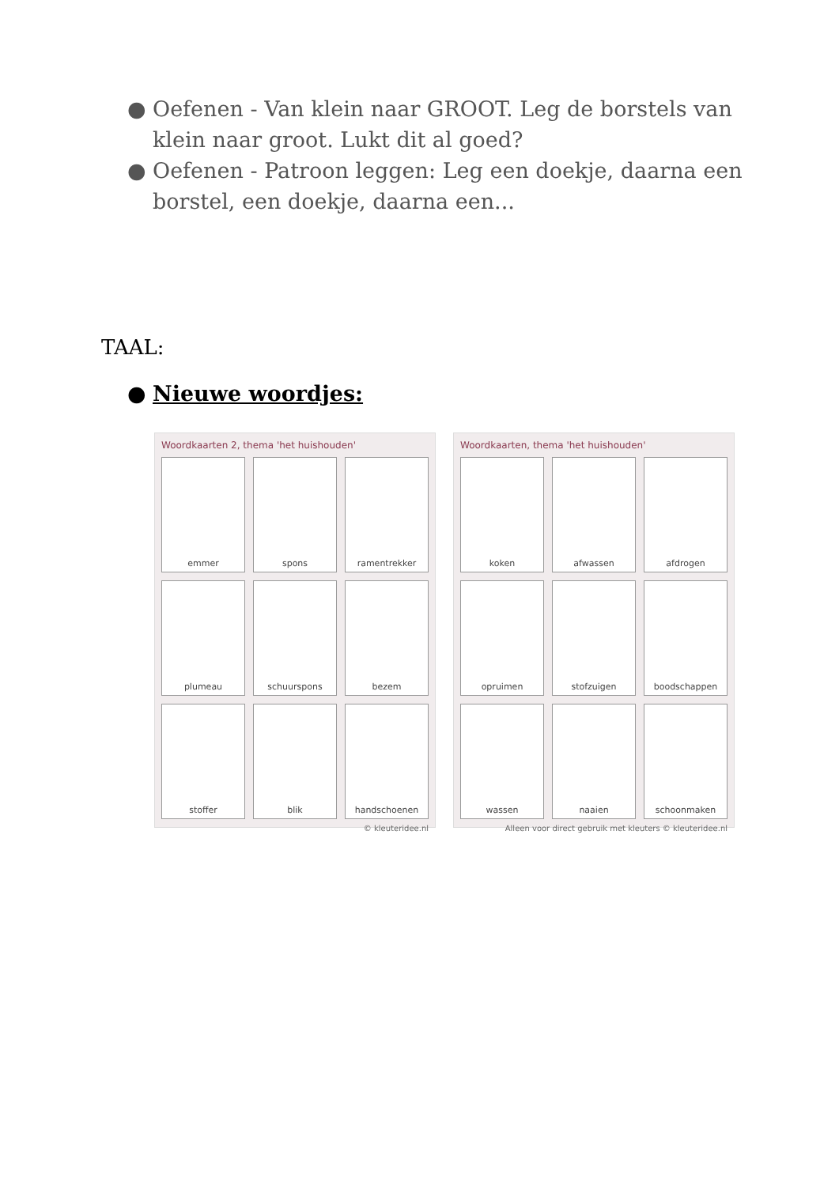● Oefenen - Van klein naar GROOT. Leg de borstels van klein naar groot. Lukt dit al goed?
● Oefenen - Patroon leggen: Leg een doekje, daarna een borstel, een doekje, daarna een...
TAAL:
● Nieuwe woordjes:
Woordkaarten 2, thema 'het huishouden'
emmer
spons
ramentrekker
plumeau
schuurspons
bezem
stoffer
blik
handschoenen
© kleuteridee.nl
Woordkaarten, thema 'het huishouden'
koken
afwassen
afdrogen
opruimen
stofzuigen
boodschappen
wassen
naaien
schoonmaken
Alleen voor direct gebruik met kleuters © kleuteridee.nl